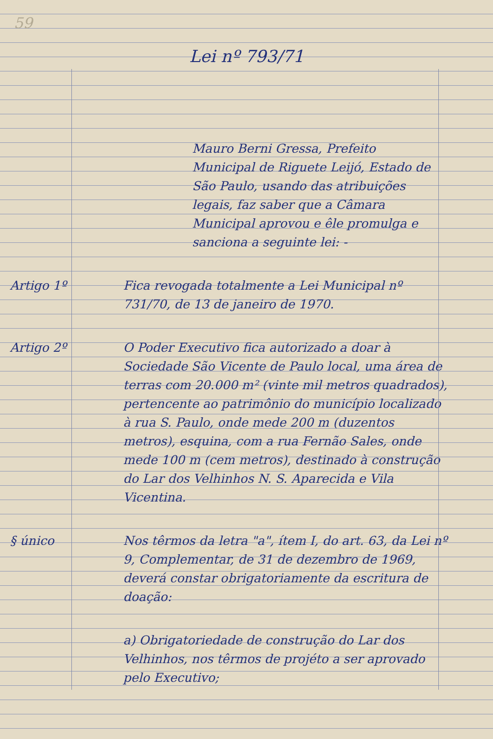59
Lei nº 793/71
Mauro Berni Gressa, Prefeito Municipal de Riguete Leijó, Estado de São Paulo, usando das atribuições legais, faz saber que a Câmara Municipal aprovou e êle promulga e sanciona a seguinte lei: -
Artigo 1º Fica revogada totalmente a Lei Municipal nº 731/70, de 13 de janeiro de 1970.
Artigo 2º O Poder Executivo fica autorizado a doar à Sociedade São Vicente de Paulo local, uma área de terras com 20.000 m² (vinte mil metros quadrados), pertencente ao patrimônio do município localizado à rua S. Paulo, onde mede 200 m (duzentos metros), esquina, com a rua Fernão Sales, onde mede 100 m (cem metros), destinado à construção do Lar dos Velhinhos N. S. Aparecida e Vila Vicentina.
§ único Nos têrmos da letra "a", ítem I, do art. 63, da Lei nº 9, Complementar, de 31 de dezembro de 1969, deverá constar obrigatoriamente da escritura de doação:
a) Obrigatoriedade de construção do Lar dos Velhinhos, nos têrmos de projéto a ser aprovado pelo Executivo;